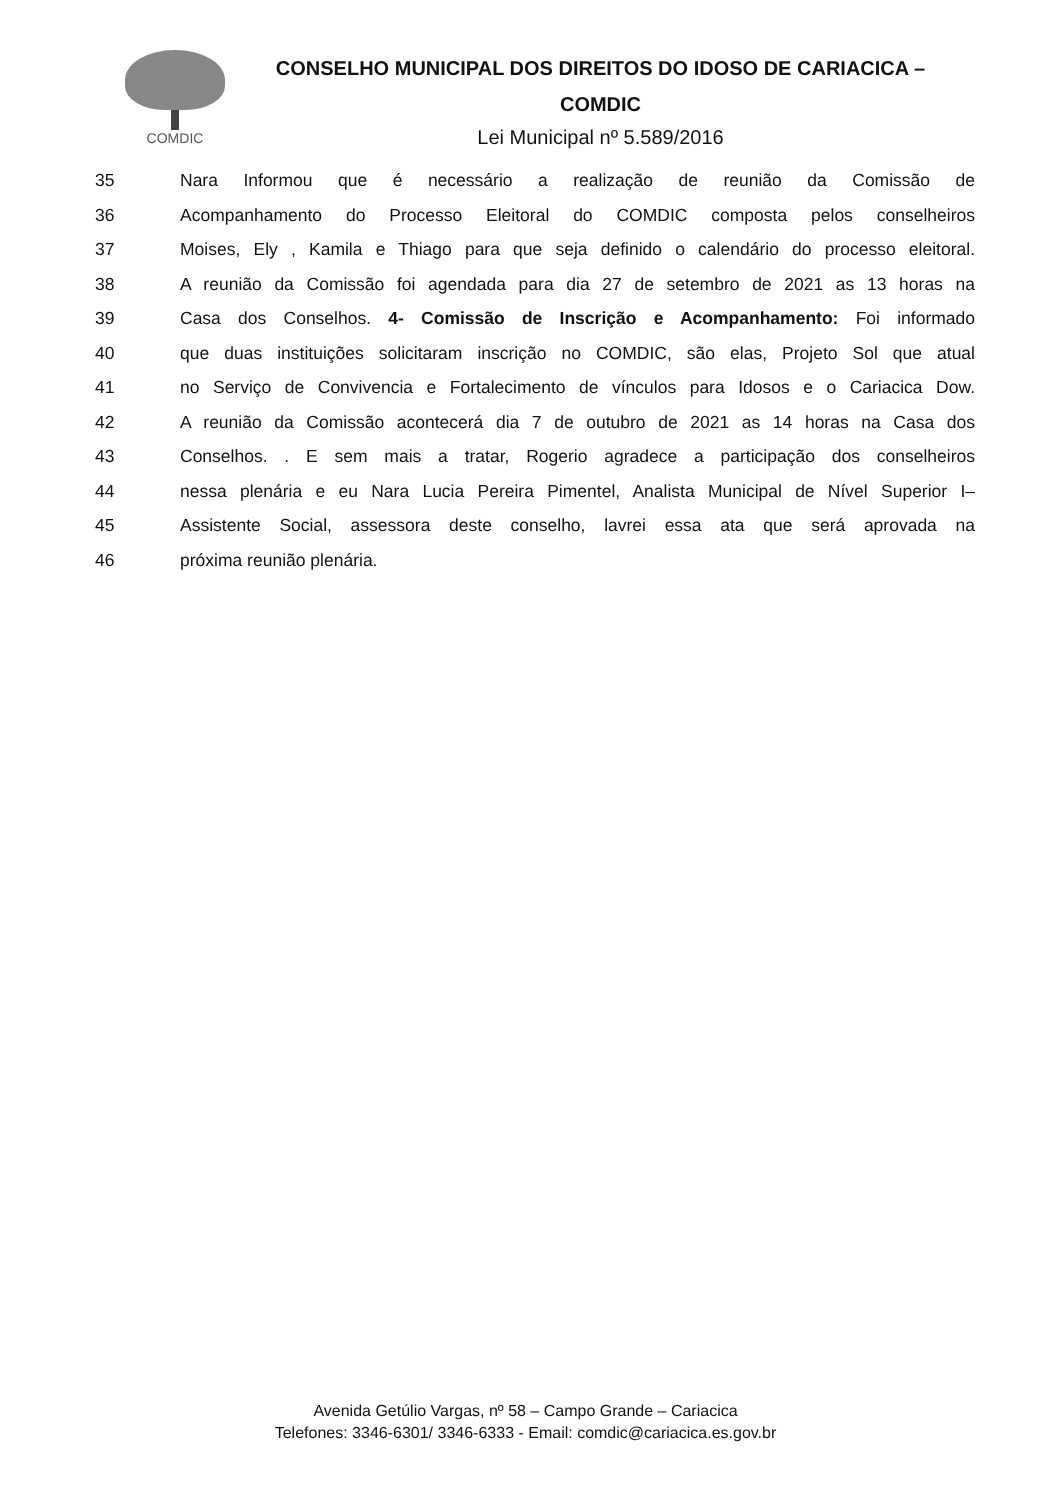COMDIC
CONSELHO MUNICIPAL DOS DIREITOS DO IDOSO DE CARIACICA –
COMDIC
Lei Municipal nº 5.589/2016
35 Nara Informou que é necessário a realização de reunião da Comissão de
36 Acompanhamento do Processo Eleitoral do COMDIC composta pelos conselheiros
37 Moises, Ely , Kamila e Thiago para que seja definido o calendário do processo eleitoral.
38 A reunião da Comissão foi agendada para dia 27 de setembro de 2021 as 13 horas na
39 Casa dos Conselhos. 4- Comissão de Inscrição e Acompanhamento: Foi informado
40 que duas instituições solicitaram inscrição no COMDIC, são elas, Projeto Sol que atual
41 no Serviço de Convivencia e Fortalecimento de vínculos para Idosos e o Cariacica Dow.
42 A reunião da Comissão acontecerá dia 7 de outubro de 2021 as 14 horas na Casa dos
43 Conselhos. . E sem mais a tratar, Rogerio agradece a participação dos conselheiros
44 nessa plenária e eu Nara Lucia Pereira Pimentel, Analista Municipal de Nível Superior I–
45 Assistente Social, assessora deste conselho, lavrei essa ata que será aprovada na
46 próxima reunião plenária.
Avenida Getúlio Vargas, nº 58 – Campo Grande – Cariacica
Telefones: 3346-6301/ 3346-6333 - Email: comdic@cariacica.es.gov.br